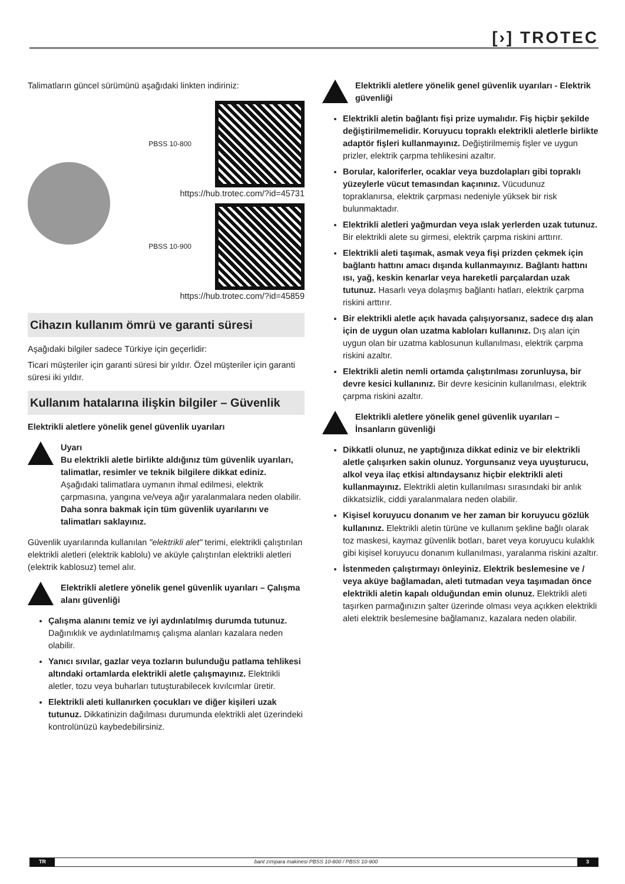[›] TROTEC
Talimatların güncel sürümünü aşağıdaki linkten indiriniz:
PBSS 10-800
https://hub.trotec.com/?id=45731
PBSS 10-900
https://hub.trotec.com/?id=45859
Cihazın kullanım ömrü ve garanti süresi
Aşağıdaki bilgiler sadece Türkiye için geçerlidir:
Ticari müşteriler için garanti süresi bir yıldır. Özel müşteriler için garanti süresi iki yıldır.
Kullanım hatalarına ilişkin bilgiler – Güvenlik
Elektrikli aletlere yönelik genel güvenlik uyarıları
Uyarı
Bu elektrikli aletle birlikte aldığınız tüm güvenlik uyarıları, talimatlar, resimler ve teknik bilgilere dikkat ediniz.
Aşağıdaki talimatlara uymanın ihmal edilmesi, elektrik çarpmasına, yangına ve/veya ağır yaralanmalara neden olabilir.
Daha sonra bakmak için tüm güvenlik uyarılarını ve talimatları saklayınız.
Güvenlik uyarılarında kullanılan "elektrikli alet" terimi, elektrikli çalıştırılan elektrikli aletleri (elektrik kablolu) ve aküyle çalıştırılan elektrikli aletleri (elektrik kablosuz) temel alır.
Elektrikli aletlere yönelik genel güvenlik uyarıları – Çalışma alanı güvenliği
Çalışma alanını temiz ve iyi aydınlatılmış durumda tutunuz. Dağınıklık ve aydınlatılmamış çalışma alanları kazalara neden olabilir.
Yanıcı sıvılar, gazlar veya tozların bulunduğu patlama tehlikesi altındaki ortamlarda elektrikli aletle çalışmayınız. Elektrikli aletler, tozu veya buharları tutuşturabilecek kıvılcımlar üretir.
Elektrikli aleti kullanırken çocukları ve diğer kişileri uzak tutunuz. Dikkatinizin dağılması durumunda elektrikli alet üzerindeki kontrolünüzü kaybedebilirsiniz.
Elektrikli aletlere yönelik genel güvenlik uyarıları - Elektrik güvenliği
Elektrikli aletin bağlantı fişi prize uymalıdır. Fiş hiçbir şekilde değiştirilmemelidir. Koruyucu topraklı elektrikli aletlerle birlikte adaptör fişleri kullanmayınız. Değiştirilmemiş fişler ve uygun prizler, elektrik çarpma tehlikesini azaltır.
Borular, kaloriferler, ocaklar veya buzdolapları gibi topraklı yüzeylerle vücut temasından kaçınınız. Vücudunuz topraklanırsa, elektrik çarpması nedeniyle yüksek bir risk bulunmaktadır.
Elektrikli aletleri yağmurdan veya ıslak yerlerden uzak tutunuz. Bir elektrikli alete su girmesi, elektrik çarpma riskini arttırır.
Elektrikli aleti taşımak, asmak veya fişi prizden çekmek için bağlantı hattını amacı dışında kullanmayınız. Bağlantı hattını ısı, yağ, keskin kenarlar veya hareketli parçalardan uzak tutunuz. Hasarlı veya dolaşmış bağlantı hatları, elektrik çarpma riskini arttırır.
Bir elektrikli aletle açık havada çalışıyorsanız, sadece dış alan için de uygun olan uzatma kabloları kullanınız. Dış alan için uygun olan bir uzatma kablosunun kullanılması, elektrik çarpma riskini azaltır.
Elektrikli aletin nemli ortamda çalıştırılması zorunluysa, bir devre kesici kullanınız. Bir devre kesicinin kullanılması, elektrik çarpma riskini azaltır.
Elektrikli aletlere yönelik genel güvenlik uyarıları – İnsanların güvenliği
Dikkatli olunuz, ne yaptığınıza dikkat ediniz ve bir elektrikli aletle çalışırken sakin olunuz. Yorgunsanız veya uyuşturucu, alkol veya ilaç etkisi altındaysanız hiçbir elektrikli aleti kullanmayınız. Elektrikli aletin kullanılması sırasındaki bir anlık dikkatsizlik, ciddi yaralanmalara neden olabilir.
Kişisel koruyucu donanım ve her zaman bir koruyucu gözlük kullanınız. Elektrikli aletin türüne ve kullanım şekline bağlı olarak toz maskesi, kaymaz güvenlik botları, baret veya koruyucu kulaklık gibi kişisel koruyucu donanım kullanılması, yaralanma riskini azaltır.
İstenmeden çalıştırmayı önleyiniz. Elektrik beslemesine ve / veya aküye bağlamadan, aleti tutmadan veya taşımadan önce elektrikli aletin kapalı olduğundan emin olunuz. Elektrikli aleti taşırken parmağınızın şalter üzerinde olması veya açıkken elektrikli aleti elektrik beslemesine bağlamanız, kazalara neden olabilir.
TR bant zımpara makinesi PBSS 10-800 / PBSS 10-900 3